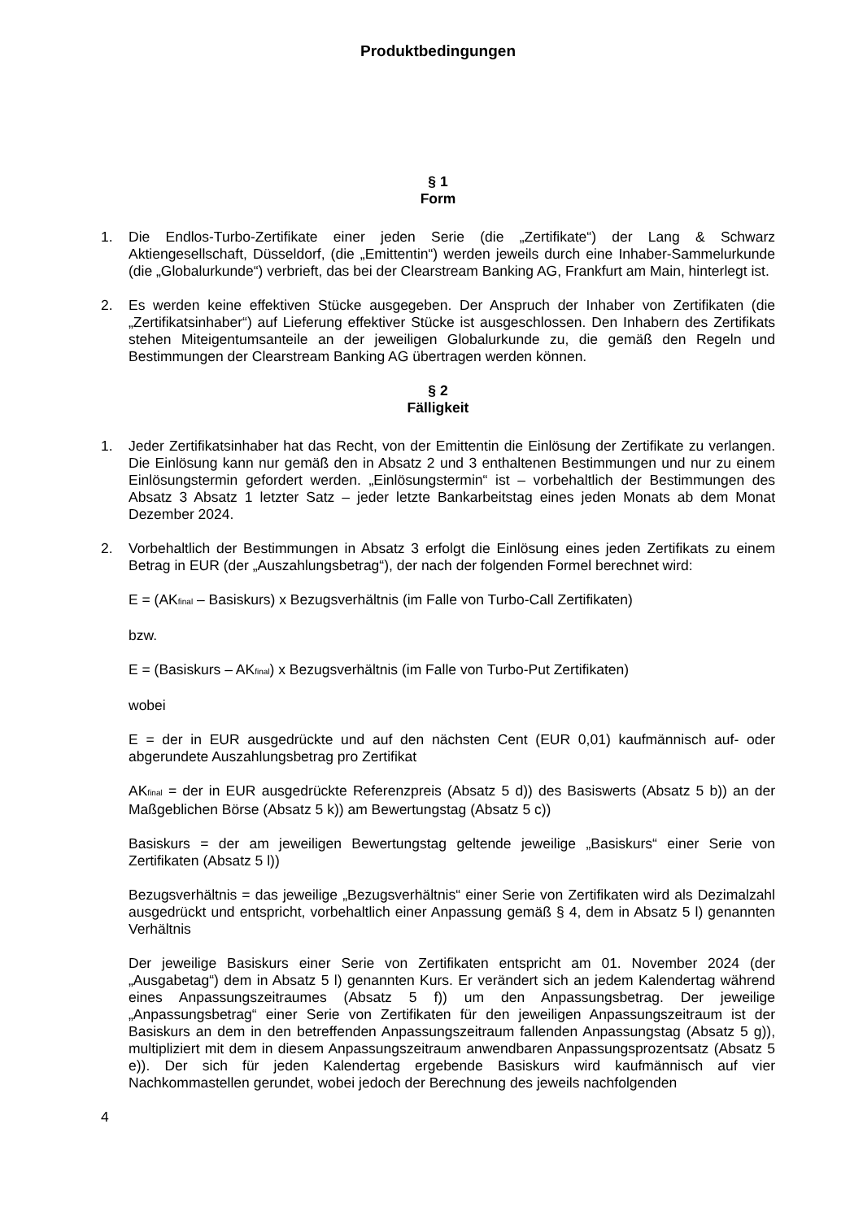Produktbedingungen
§ 1
Form
1. Die Endlos-Turbo-Zertifikate einer jeden Serie (die „Zertifikate“) der Lang & Schwarz Aktiengesellschaft, Düsseldorf, (die „Emittentin“) werden jeweils durch eine Inhaber-Sammelurkunde (die „Globalurkunde“) verbrieft, das bei der Clearstream Banking AG, Frankfurt am Main, hinterlegt ist.
2. Es werden keine effektiven Stücke ausgegeben. Der Anspruch der Inhaber von Zertifikaten (die „Zertifikatsinhaber“) auf Lieferung effektiver Stücke ist ausgeschlossen. Den Inhabern des Zertifikats stehen Miteigentumsanteile an der jeweiligen Globalurkunde zu, die gemäß den Regeln und Bestimmungen der Clearstream Banking AG übertragen werden können.
§ 2
Fälligkeit
1. Jeder Zertifikatsinhaber hat das Recht, von der Emittentin die Einlösung der Zertifikate zu verlangen. Die Einlösung kann nur gemäß den in Absatz 2 und 3 enthaltenen Bestimmungen und nur zu einem Einlösungstermin gefordert werden. „Einlösungstermin“ ist – vorbehaltlich der Bestimmungen des Absatz 3 Absatz 1 letzter Satz – jeder letzte Bankarbeitstag eines jeden Monats ab dem Monat Dezember 2024.
2. Vorbehaltlich der Bestimmungen in Absatz 3 erfolgt die Einlösung eines jeden Zertifikats zu einem Betrag in EUR (der „Auszahlungsbetrag“), der nach der folgenden Formel berechnet wird:
E = (AK<sub>final</sub> – Basiskurs) x Bezugsverhältnis (im Falle von Turbo-Call Zertifikaten)
bzw.
E = (Basiskurs – AK<sub>final</sub>) x Bezugsverhältnis (im Falle von Turbo-Put Zertifikaten)
wobei
E = der in EUR ausgedrückte und auf den nächsten Cent (EUR 0,01) kaufmännisch auf- oder abgerundete Auszahlungsbetrag pro Zertifikat
AK<sub>final</sub> = der in EUR ausgedrückte Referenzpreis (Absatz 5 d)) des Basiswerts (Absatz 5 b)) an der Maßgeblichen Börse (Absatz 5 k)) am Bewertungstag (Absatz 5 c))
Basiskurs = der am jeweiligen Bewertungstag geltende jeweilige „Basiskurs“ einer Serie von Zertifikaten (Absatz 5 l))
Bezugsverhältnis = das jeweilige „Bezugsverhältnis“ einer Serie von Zertifikaten wird als Dezimalzahl ausgedrückt und entspricht, vorbehaltlich einer Anpassung gemäß § 4, dem in Absatz 5 l) genannten Verhältnis
Der jeweilige Basiskurs einer Serie von Zertifikaten entspricht am 01. November 2024 (der „Ausgabetag“) dem in Absatz 5 l) genannten Kurs. Er verändert sich an jedem Kalendertag während eines Anpassungszeitraumes (Absatz 5 f)) um den Anpassungsbetrag. Der jeweilige „Anpassungsbetrag“ einer Serie von Zertifikaten für den jeweiligen Anpassungszeitraum ist der Basiskurs an dem in den betreffenden Anpassungszeitraum fallenden Anpassungstag (Absatz 5 g)), multipliziert mit dem in diesem Anpassungszeitraum anwendbaren Anpassungsprozentsatz (Absatz 5 e)). Der sich für jeden Kalendertag ergebende Basiskurs wird kaufmännisch auf vier Nachkommastellen gerundet, wobei jedoch der Berechnung des jeweils nachfolgenden
4